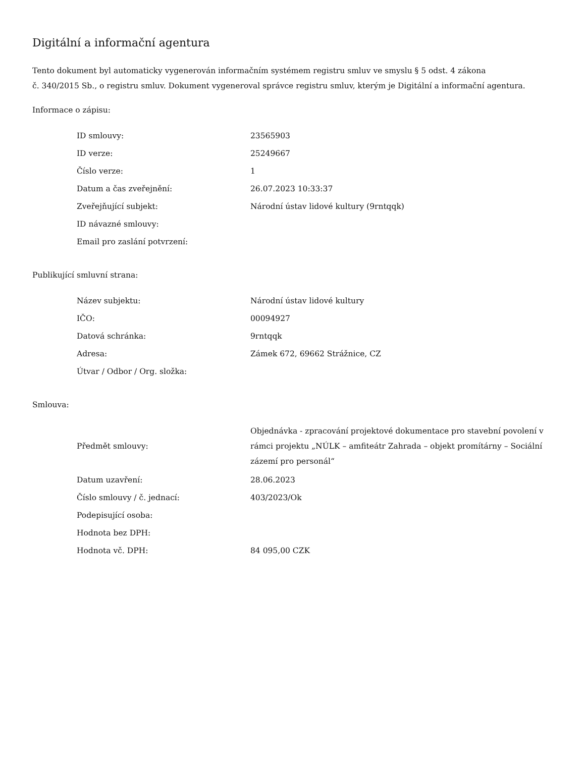Digitální a informační agentura
Tento dokument byl automaticky vygenerován informačním systémem registru smluv ve smyslu § 5 odst. 4 zákona
č. 340/2015 Sb., o registru smluv. Dokument vygeneroval správce registru smluv, kterým je Digitální a informační agentura.
Informace o zápisu:
| ID smlouvy: | 23565903 |
| ID verze: | 25249667 |
| Číslo verze: | 1 |
| Datum a čas zveřejnění: | 26.07.2023 10:33:37 |
| Zveřejňující subjekt: | Národní ústav lidové kultury (9rntqqk) |
| ID návazné smlouvy: | |
| Email pro zaslání potvrzení: | |
Publikující smluvní strana:
| Název subjektu: | Národní ústav lidové kultury |
| IČO: | 00094927 |
| Datová schránka: | 9rntqqk |
| Adresa: | Zámek 672, 69662 Strážnice, CZ |
| Útvar / Odbor / Org. složka: | |
Smlouva:
| Předmět smlouvy: | Objednávka - zpracování projektové dokumentace pro stavební povolení v rámci projektu „NÚLK – amfiteátr Zahrada – objekt promítárny – Sociální zázemí pro personál“ |
| Datum uzavření: | 28.06.2023 |
| Číslo smlouvy / č. jednací: | 403/2023/Ok |
| Podepisující osoba: | |
| Hodnota bez DPH: | |
| Hodnota vč. DPH: | 84 095,00 CZK |